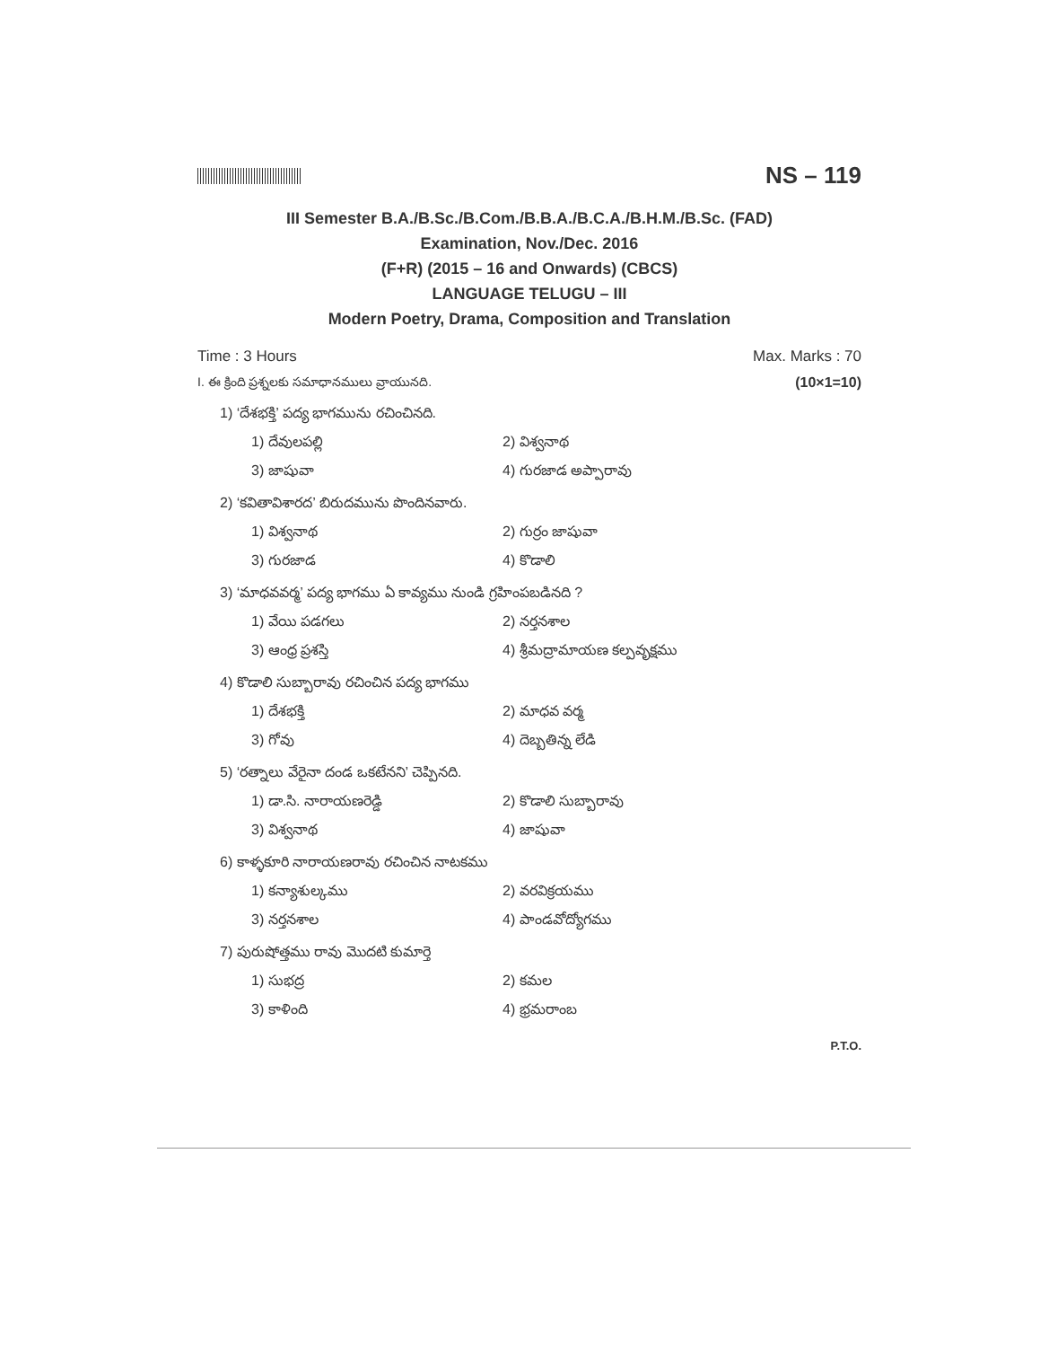NS – 119
III Semester B.A./B.Sc./B.Com./B.B.A./B.C.A./B.H.M./B.Sc. (FAD)
Examination, Nov./Dec. 2016
(F+R) (2015 – 16 and Onwards) (CBCS)
LANGUAGE TELUGU – III
Modern Poetry, Drama, Composition and Translation
Time : 3 Hours Max. Marks : 70
I. ఈ క్రింది ప్రశ్నలకు సమాధానములు వ్రాయునది. (10×1=10)
1) ‘దేశభక్తి’ పద్య భాగమును రచించినది.
1) దేవులపల్లి 2) విశ్వనాథ 3) జాషువా 4) గురజాడ అప్పారావు
2) ‘కవితావిశారద’ బిరుదమును పొందినవారు.
1) విశ్వనాథ 2) గుర్రం జాషువా 3) గురజాడ 4) కొడాలి
3) ‘మాధవవర్మ’ పద్య భాగము ఏ కావ్యము నుండి గ్రహింపబడినది ?
1) వేయి పడగలు 2) నర్తనశాల 3) ఆంధ్ర ప్రశస్తి 4) శ్రీమద్రామాయణ కల్పవృక్షము
4) కొడాలి సుబ్బారావు రచించిన పద్య భాగము
1) దేశభక్తి 2) మాధవ వర్మ 3) గోవు 4) దెబ్బతిన్న లేడి
5) ‘రత్నాలు వేరైనా దండ ఒకటేనని’ చెప్పినది.
1) డా.సి. నారాయణరెడ్డి 2) కొడాలి సుబ్బారావు 3) విశ్వనాథ 4) జాషువా
6) కాళ్ళకూరి నారాయణరావు రచించిన నాటకము
1) కన్యాశుల్కము 2) వరవిక్రయము 3) నర్తనశాల 4) పాండవోద్యోగము
7) పురుషోత్తము రావు మొదటి కుమార్తె
1) సుభద్ర 2) కమల 3) కాళింది 4) భ్రమరాంబ
P.T.O.